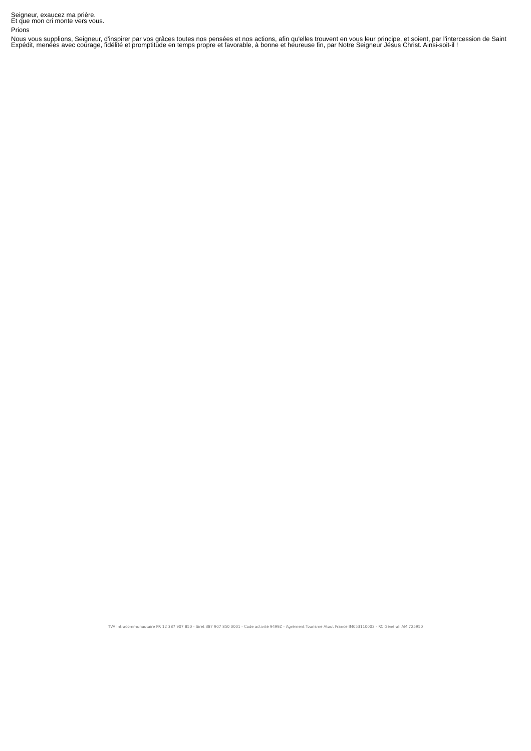Seigneur, exaucez ma prière.
Et que mon cri monte vers vous.
Prions
Nous vous supplions, Seigneur, d'inspirer par vos grâces toutes nos pensées et nos actions, afin qu'elles trouvent en vous leur principe, et soient, par l'intercession de Saint Expédit, menées avec courage, fidélité et promptitude en temps propre et favorable, à bonne et heureuse fin, par Notre Seigneur Jésus Christ. Ainsi-soit-il !
TVA Intracommunautaire FR 12 387 907 850 - Siret 387 907 850 0001 - Code activité 9499Z - Agrément Tourisme Atout France IM053110002 - RC Générali AM 725950